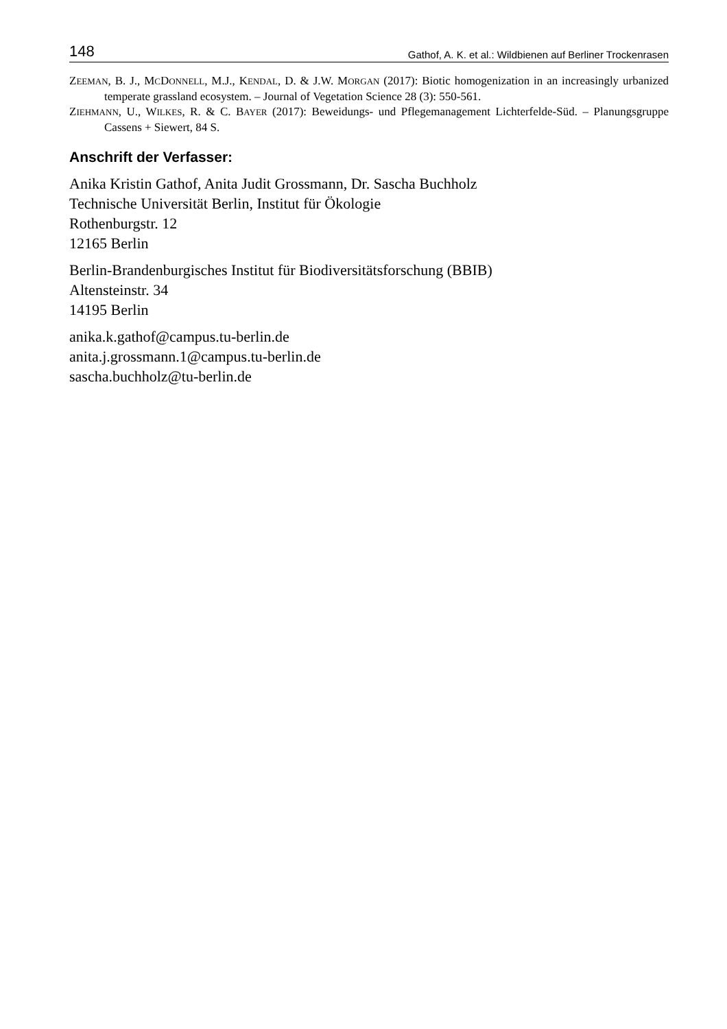148 Gathof, A. K. et al.: Wildbienen auf Berliner Trockenrasen
ZEEMAN, B. J., MCDONNELL, M.J., KENDAL, D. & J.W. MORGAN (2017): Biotic homogenization in an increasingly urbanized temperate grassland ecosystem. – Journal of Vegetation Science 28 (3): 550-561.
ZIEHMANN, U., WILKES, R. & C. BAYER (2017): Beweidungs- und Pflegemanagement Lichterfelde-Süd. – Planungsgruppe Cassens + Siewert, 84 S.
Anschrift der Verfasser:
Anika Kristin Gathof, Anita Judit Grossmann, Dr. Sascha Buchholz
Technische Universität Berlin, Institut für Ökologie
Rothenburgstr. 12
12165 Berlin
Berlin-Brandenburgisches Institut für Biodiversitätsforschung (BBIB)
Altensteinstr. 34
14195 Berlin
anika.k.gathof@campus.tu-berlin.de
anita.j.grossmann.1@campus.tu-berlin.de
sascha.buchholz@tu-berlin.de